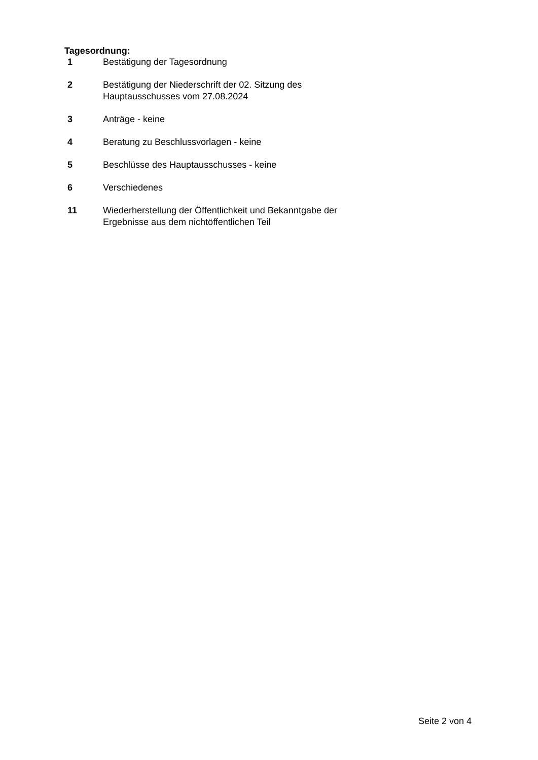Tagesordnung:
1 Bestätigung der Tagesordnung
2 Bestätigung der Niederschrift der 02. Sitzung des
Hauptausschusses vom 27.08.2024
3 Anträge - keine
4 Beratung zu Beschlussvorlagen - keine
5 Beschlüsse des Hauptausschusses - keine
6 Verschiedenes
11 Wiederherstellung der Öffentlichkeit und Bekanntgabe der
Ergebnisse aus dem nichtöffentlichen Teil
Seite 2 von 4